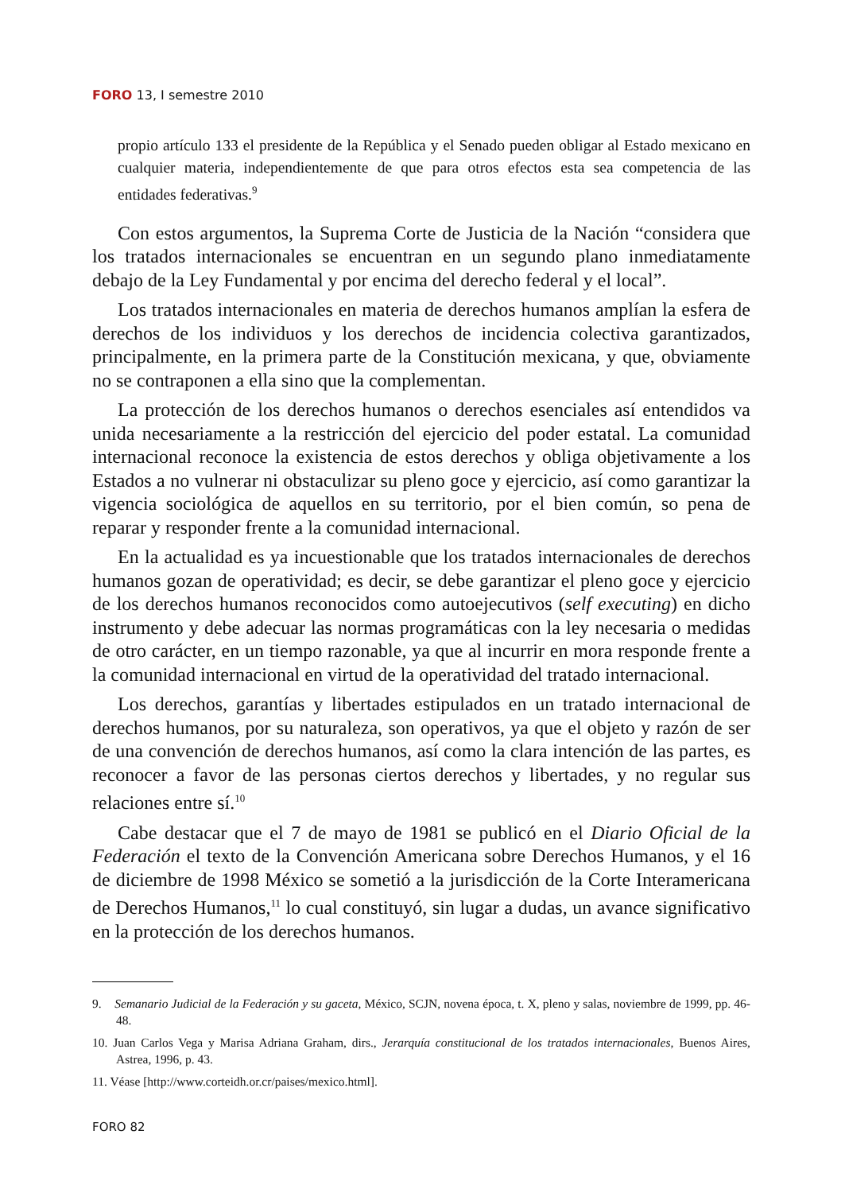FORO 13, I semestre 2010
propio artículo 133 el presidente de la República y el Senado pueden obligar al Estado mexicano en cualquier materia, independientemente de que para otros efectos esta sea competencia de las entidades federativas.<sup>9</sup>
Con estos argumentos, la Suprema Corte de Justicia de la Nación “considera que los tratados internacionales se encuentran en un segundo plano inmediatamente debajo de la Ley Fundamental y por encima del derecho federal y el local”.
Los tratados internacionales en materia de derechos humanos amplían la esfera de derechos de los individuos y los derechos de incidencia colectiva garantizados, principalmente, en la primera parte de la Constitución mexicana, y que, obviamente no se contraponen a ella sino que la complementan.
La protección de los derechos humanos o derechos esenciales así entendidos va unida necesariamente a la restricción del ejercicio del poder estatal. La comunidad internacional reconoce la existencia de estos derechos y obliga objetivamente a los Estados a no vulnerar ni obstaculizar su pleno goce y ejercicio, así como garantizar la vigencia sociológica de aquellos en su territorio, por el bien común, so pena de reparar y responder frente a la comunidad internacional.
En la actualidad es ya incuestionable que los tratados internacionales de derechos humanos gozan de operatividad; es decir, se debe garantizar el pleno goce y ejercicio de los derechos humanos reconocidos como autoejecutivos (self executing) en dicho instrumento y debe adecuar las normas programáticas con la ley necesaria o medidas de otro carácter, en un tiempo razonable, ya que al incurrir en mora responde frente a la comunidad internacional en virtud de la operatividad del tratado internacional.
Los derechos, garantías y libertades estipulados en un tratado internacional de derechos humanos, por su naturaleza, son operativos, ya que el objeto y razón de ser de una convención de derechos humanos, así como la clara intención de las partes, es reconocer a favor de las personas ciertos derechos y libertades, y no regular sus relaciones entre sí.<sup>10</sup>
Cabe destacar que el 7 de mayo de 1981 se publicó en el Diario Oficial de la Federación el texto de la Convención Americana sobre Derechos Humanos, y el 16 de diciembre de 1998 México se sometió a la jurisdicción de la Corte Interamericana de Derechos Humanos,<sup>11</sup> lo cual constituyó, sin lugar a dudas, un avance significativo en la protección de los derechos humanos.
9. Semanario Judicial de la Federación y su gaceta, México, SCJN, novena época, t. X, pleno y salas, noviembre de 1999, pp. 46-48.
10. Juan Carlos Vega y Marisa Adriana Graham, dirs., Jerarquía constitucional de los tratados internacionales, Buenos Aires, Astrea, 1996, p. 43.
11. Véase [http://www.corteidh.or.cr/paises/mexico.html].
FORO 82